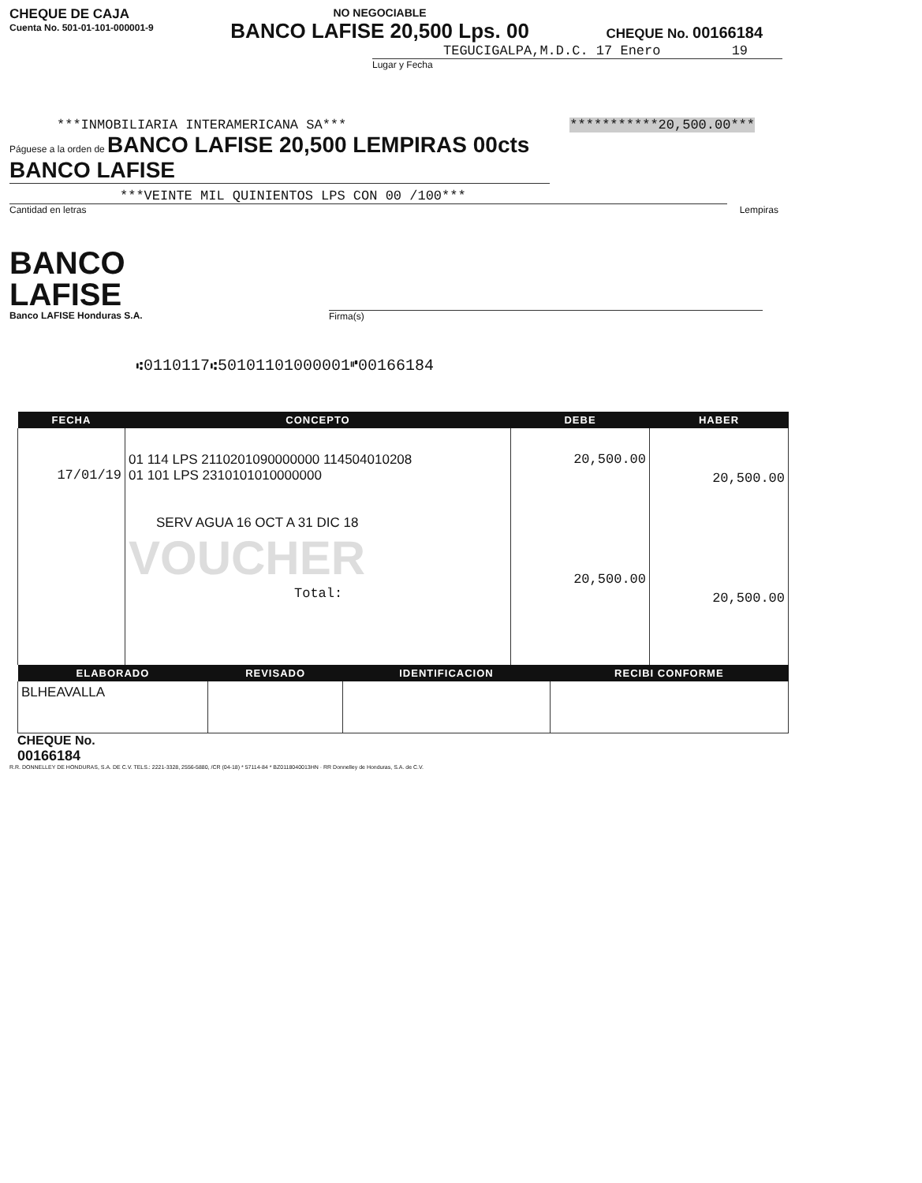CHEQUE DE CAJA
Cuenta No. 501-01-101-000001-9
NO NEGOCIABLE
BANCO LAFISE 20,500 Lps. 00
CHEQUE No. 00166184
TEGUCIGALPA,M.D.C. 17 Enero 19
Lugar y Fecha
***INMOBILIARIA INTERAMERICANA SA*** ***********20,500.00***
Páguese a la orden de BANCO LAFISE 20,500 LEMPIRAS 00cts BANCO LAFISE
***VEINTE MIL QUINIENTOS LPS CON 00 /100***
Cantidad en letras Lempiras
BANCO
LAFISE
Banco LAFISE Honduras S.A.
Firma(s)
⑆0110117⑆50101101000001⑈00166184
| FECHA | CONCEPTO | DEBE | HABER |
| --- | --- | --- | --- |
| 17/01/19 | 01 114 LPS 2110201090000000 114504010208 01 101 LPS 2310101010000000 SERV AGUA 16 OCT A 31 DIC 18 VOUCHER Total: | 20,500.00 20,500.00 | 20,500.00 20,500.00 |
| ELABORADO | REVISADO | IDENTIFICACION | RECIBI CONFORME |
| --- | --- | --- | --- |
| BLHEAVALLA | | | |
CHEQUE No.
00166184
R.R. DONNELLEY DE HONDURAS, S.A. DE C.V. TELS.: 2221-3328, 2556-5880, /CR (04-18) * 57114-84 * BZ0118040013HN · RR Donnelley de Honduras, S.A. de C.V.